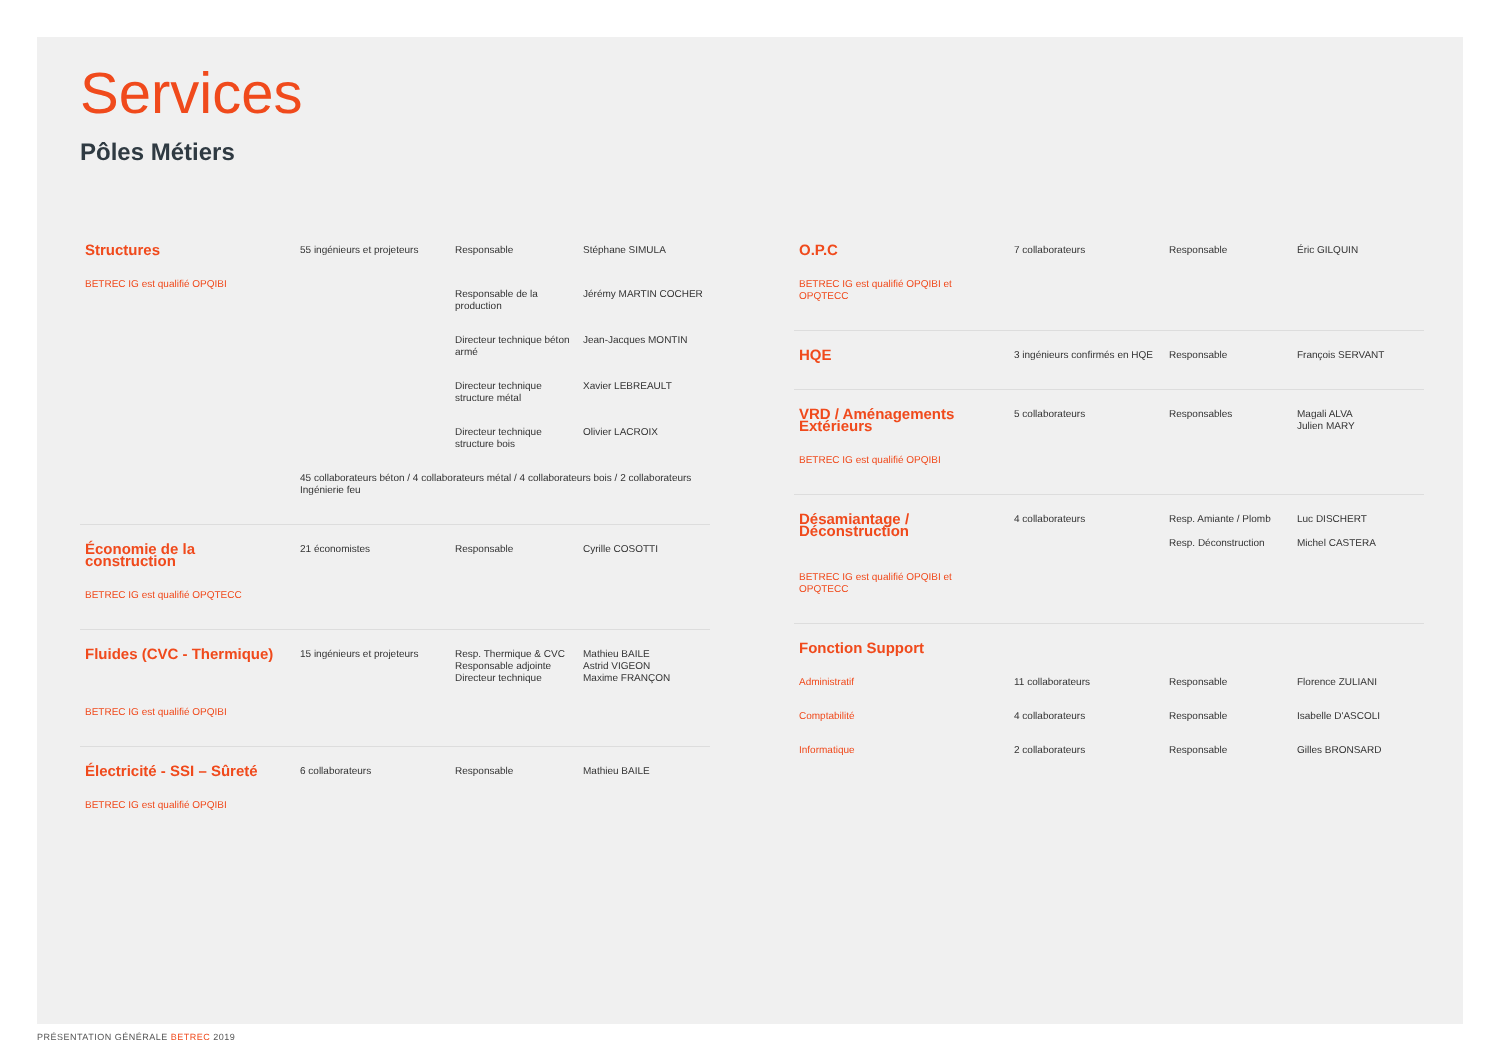Services
Pôles Métiers
| Structures | 55 ingénieurs et projeteurs | Responsable | Stéphane SIMULA |
| BETREC IG est qualifié OPQIBI | | Responsable de la production | Jérémy MARTIN COCHER |
| | | Directeur technique béton armé | Jean-Jacques MONTIN |
| | | Directeur technique structure métal | Xavier LEBREAULT |
| | | Directeur technique structure bois | Olivier LACROIX |
| | 45 collaborateurs béton / 4 collaborateurs métal / 4 collaborateurs bois / 2 collaborateurs Ingénierie feu | | |
| Économie de la construction | 21 économistes | Responsable | Cyrille COSOTTI |
| BETREC IG est qualifié OPQTECC | | | |
| Fluides (CVC - Thermique) | 15 ingénieurs et projeteurs | Resp. Thermique & CVC Responsable adjointe Directeur technique | Mathieu BAILE Astrid VIGEON Maxime FRANÇON |
| BETREC IG est qualifié OPQIBI | | | |
| Électricité - SSI – Sûreté | 6 collaborateurs | Responsable | Mathieu BAILE |
| BETREC IG est qualifié OPQIBI | | | |
| O.P.C | 7 collaborateurs | Responsable | Éric GILQUIN |
| BETREC IG est qualifié OPQIBI et OPQTECC | | | |
| HQE | 3 ingénieurs confirmés en HQE | Responsable | François SERVANT |
| VRD / Aménagements Extérieurs | 5 collaborateurs | Responsables | Magali ALVA Julien MARY |
| BETREC IG est qualifié OPQIBI | | | |
| Désamiantage / Déconstruction | 4 collaborateurs | Resp. Amiante / Plomb Resp. Déconstruction | Luc DISCHERT Michel CASTERA |
| BETREC IG est qualifié OPQIBI et OPQTECC | | | |
| Fonction Support | | | |
| Administratif | 11 collaborateurs | Responsable | Florence ZULIANI |
| Comptabilité | 4 collaborateurs | Responsable | Isabelle D'ASCOLI |
| Informatique | 2 collaborateurs | Responsable | Gilles BRONSARD |
PRÉSENTATION GÉNÉRALE BETREC 2019